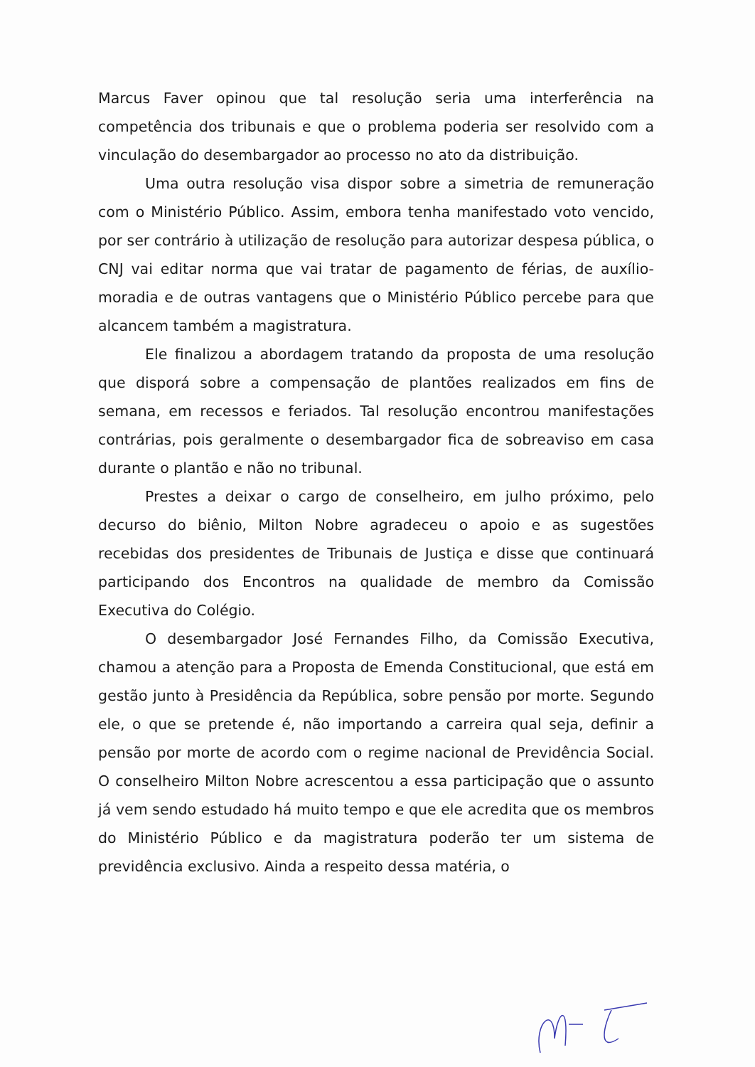Marcus Faver opinou que tal resolução seria uma interferência na competência dos tribunais e que o problema poderia ser resolvido com a vinculação do desembargador ao processo no ato da distribuição.
Uma outra resolução visa dispor sobre a simetria de remuneração com o Ministério Público. Assim, embora tenha manifestado voto vencido, por ser contrário à utilização de resolução para autorizar despesa pública, o CNJ vai editar norma que vai tratar de pagamento de férias, de auxílio-moradia e de outras vantagens que o Ministério Público percebe para que alcancem também a magistratura.
Ele finalizou a abordagem tratando da proposta de uma resolução que disporá sobre a compensação de plantões realizados em fins de semana, em recessos e feriados. Tal resolução encontrou manifestações contrárias, pois geralmente o desembargador fica de sobreaviso em casa durante o plantão e não no tribunal.
Prestes a deixar o cargo de conselheiro, em julho próximo, pelo decurso do biênio, Milton Nobre agradeceu o apoio e as sugestões recebidas dos presidentes de Tribunais de Justiça e disse que continuará participando dos Encontros na qualidade de membro da Comissão Executiva do Colégio.
O desembargador José Fernandes Filho, da Comissão Executiva, chamou a atenção para a Proposta de Emenda Constitucional, que está em gestão junto à Presidência da República, sobre pensão por morte. Segundo ele, o que se pretende é, não importando a carreira qual seja, definir a pensão por morte de acordo com o regime nacional de Previdência Social. O conselheiro Milton Nobre acrescentou a essa participação que o assunto já vem sendo estudado há muito tempo e que ele acredita que os membros do Ministério Público e da magistratura poderão ter um sistema de previdência exclusivo. Ainda a respeito dessa matéria, o